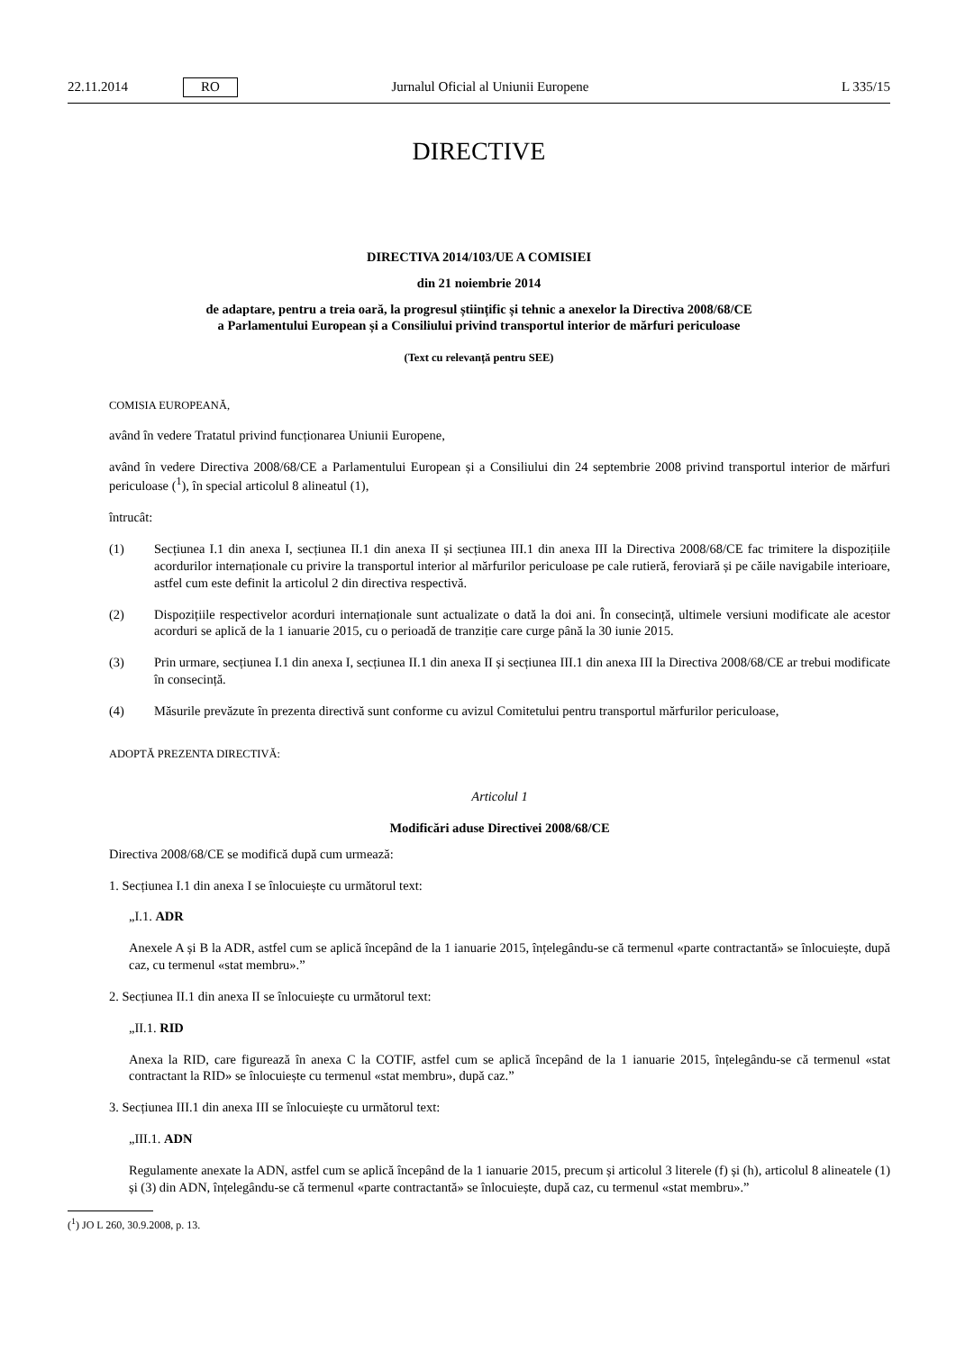22.11.2014 RO Jurnalul Oficial al Uniunii Europene L 335/15
DIRECTIVE
DIRECTIVA 2014/103/UE A COMISIEI
din 21 noiembrie 2014
de adaptare, pentru a treia oară, la progresul științific și tehnic a anexelor la Directiva 2008/68/CE
a Parlamentului European și a Consiliului privind transportul interior de mărfuri periculoase
(Text cu relevanță pentru SEE)
COMISIA EUROPEANĂ,
având în vedere Tratatul privind funcționarea Uniunii Europene,
având în vedere Directiva 2008/68/CE a Parlamentului European și a Consiliului din 24 septembrie 2008 privind transportul interior de mărfuri periculoase (<sup>1</sup>), în special articolul 8 alineatul (1),
întrucât:
(1) Secțiunea I.1 din anexa I, secțiunea II.1 din anexa II și secțiunea III.1 din anexa III la Directiva 2008/68/CE fac trimitere la dispozițiile acordurilor internaționale cu privire la transportul interior al mărfurilor periculoase pe cale rutieră, feroviară și pe căile navigabile interioare, astfel cum este definit la articolul 2 din directiva respectivă.
(2) Dispozițiile respectivelor acorduri internaționale sunt actualizate o dată la doi ani. În consecință, ultimele versiuni modificate ale acestor acorduri se aplică de la 1 ianuarie 2015, cu o perioadă de tranziție care curge până la 30 iunie 2015.
(3) Prin urmare, secțiunea I.1 din anexa I, secțiunea II.1 din anexa II și secțiunea III.1 din anexa III la Directiva 2008/68/CE ar trebui modificate în consecință.
(4) Măsurile prevăzute în prezenta directivă sunt conforme cu avizul Comitetului pentru transportul mărfurilor periculoase,
ADOPTĂ PREZENTA DIRECTIVĂ:
Articolul 1
Modificări aduse Directivei 2008/68/CE
Directiva 2008/68/CE se modifică după cum urmează:
1. Secțiunea I.1 din anexa I se înlocuiește cu următorul text:
„I.1. ADR
Anexele A și B la ADR, astfel cum se aplică începând de la 1 ianuarie 2015, înțelegându-se că termenul «parte contractantă» se înlocuiește, după caz, cu termenul «stat membru».”
2. Secțiunea II.1 din anexa II se înlocuiește cu următorul text:
„II.1. RID
Anexa la RID, care figurează în anexa C la COTIF, astfel cum se aplică începând de la 1 ianuarie 2015, înțelegându-se că termenul «stat contractant la RID» se înlocuiește cu termenul «stat membru», după caz.”
3. Secțiunea III.1 din anexa III se înlocuiește cu următorul text:
„III.1. ADN
Regulamente anexate la ADN, astfel cum se aplică începând de la 1 ianuarie 2015, precum și articolul 3 literele (f) și (h), articolul 8 alineatele (1) și (3) din ADN, înțelegându-se că termenul «parte contractantă» se înlocuiește, după caz, cu termenul «stat membru».”
(<sup>1</sup>) JO L 260, 30.9.2008, p. 13.